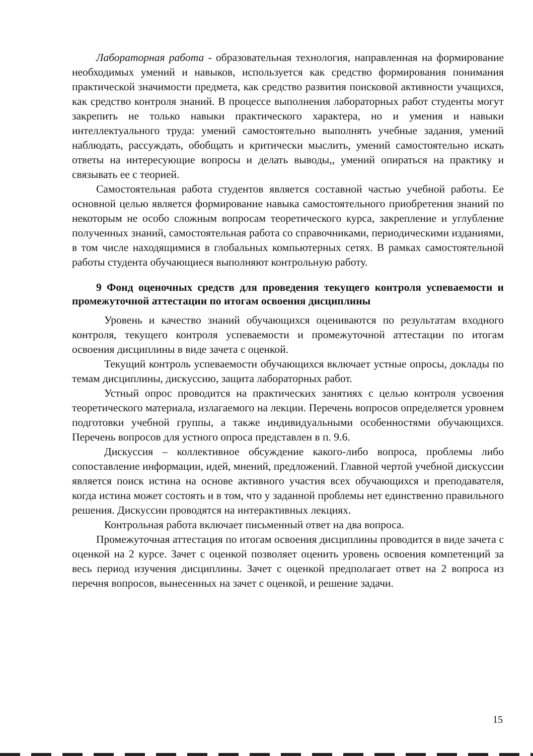Лабораторная работа - образовательная технология, направленная на формирование необходимых умений и навыков, используется как средство формирования понимания практической значимости предмета, как средство развития поисковой активности учащихся, как средство контроля знаний. В процессе выполнения лабораторных работ студенты могут закрепить не только навыки практического характера, но и умения и навыки интеллектуального труда: умений самостоятельно выполнять учебные задания, умений наблюдать, рассуждать, обобщать и критически мыслить, умений самостоятельно искать ответы на интересующие вопросы и делать выводы,, умений опираться на практику и связывать ее с теорией.
Самостоятельная работа студентов является составной частью учебной работы. Ее основной целью является формирование навыка самостоятельного приобретения знаний по некоторым не особо сложным вопросам теоретического курса, закрепление и углубление полученных знаний, самостоятельная работа со справочниками, периодическими изданиями, в том числе находящимися в глобальных компьютерных сетях. В рамках самостоятельной работы студента обучающиеся выполняют контрольную работу.
9 Фонд оценочных средств для проведения текущего контроля успеваемости и промежуточной аттестации по итогам освоения дисциплины
Уровень и качество знаний обучающихся оцениваются по результатам входного контроля, текущего контроля успеваемости и промежуточной аттестации по итогам освоения дисциплины в виде зачета с оценкой.
Текущий контроль успеваемости обучающихся включает устные опросы, доклады по темам дисциплины, дискуссию, защита лабораторных работ.
Устный опрос проводится на практических занятиях с целью контроля усвоения теоретического материала, излагаемого на лекции. Перечень вопросов определяется уровнем подготовки учебной группы, а также индивидуальными особенностями обучающихся. Перечень вопросов для устного опроса представлен в п. 9.6.
Дискуссия – коллективное обсуждение какого-либо вопроса, проблемы либо сопоставление информации, идей, мнений, предложений. Главной чертой учебной дискуссии является поиск истина на основе активного участия всех обучающихся и преподавателя, когда истина может состоять и в том, что у заданной проблемы нет единственно правильного решения. Дискуссии проводятся на интерактивных лекциях.
Контрольная работа включает письменный ответ на два вопроса.
Промежуточная аттестация по итогам освоения дисциплины проводится в виде зачета с оценкой на 2 курсе. Зачет с оценкой позволяет оценить уровень освоения компетенций за весь период изучения дисциплины. Зачет с оценкой предполагает ответ на 2 вопроса из перечня вопросов, вынесенных на зачет с оценкой, и решение задачи.
15